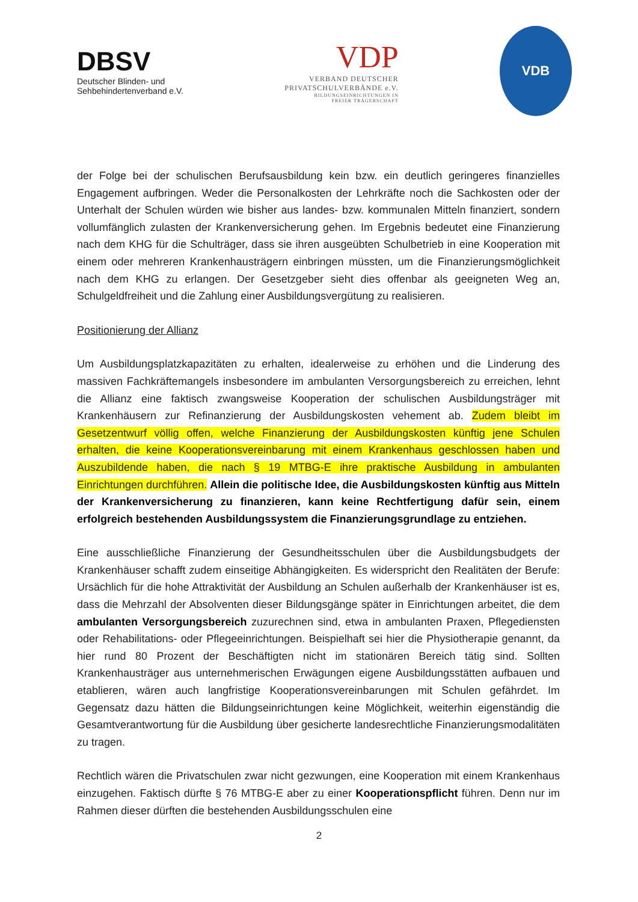DBSV
Deutscher Blinden- und
Sehbehindertenverband e.V.
VDP
VERBAND DEUTSCHER
PRIVATSCHULVERBÄNDE e.V.
BILDUNGSEINRICHTUNGEN IN
FREIER TRÄGERSCHAFT
VDB
der Folge bei der schulischen Berufsausbildung kein bzw. ein deutlich geringeres finanzielles Engagement aufbringen. Weder die Personalkosten der Lehrkräfte noch die Sachkosten oder der Unterhalt der Schulen würden wie bisher aus landes- bzw. kommunalen Mitteln finanziert, sondern vollumfänglich zulasten der Krankenversicherung gehen. Im Ergebnis bedeutet eine Finanzierung nach dem KHG für die Schulträger, dass sie ihren ausgeübten Schulbetrieb in eine Kooperation mit einem oder mehreren Krankenhausträgern einbringen müssten, um die Finanzierungsmöglichkeit nach dem KHG zu erlangen. Der Gesetzgeber sieht dies offenbar als geeigneten Weg an, Schulgeldfreiheit und die Zahlung einer Ausbildungsvergütung zu realisieren.
Positionierung der Allianz
Um Ausbildungsplatzkapazitäten zu erhalten, idealerweise zu erhöhen und die Linderung des massiven Fachkräftemangels insbesondere im ambulanten Versorgungsbereich zu erreichen, lehnt die Allianz eine faktisch zwangsweise Kooperation der schulischen Ausbildungsträger mit Krankenhäusern zur Refinanzierung der Ausbildungskosten vehement ab. Zudem bleibt im Gesetzentwurf völlig offen, welche Finanzierung der Ausbildungskosten künftig jene Schulen erhalten, die keine Kooperationsvereinbarung mit einem Krankenhaus geschlossen haben und Auszubildende haben, die nach § 19 MTBG-E ihre praktische Ausbildung in ambulanten Einrichtungen durchführen. Allein die politische Idee, die Ausbildungskosten künftig aus Mitteln der Krankenversicherung zu finanzieren, kann keine Rechtfertigung dafür sein, einem erfolgreich bestehenden Ausbildungssystem die Finanzierungsgrundlage zu entziehen.
Eine ausschließliche Finanzierung der Gesundheitsschulen über die Ausbildungsbudgets der Krankenhäuser schafft zudem einseitige Abhängigkeiten. Es widerspricht den Realitäten der Berufe: Ursächlich für die hohe Attraktivität der Ausbildung an Schulen außerhalb der Krankenhäuser ist es, dass die Mehrzahl der Absolventen dieser Bildungsgänge später in Einrichtungen arbeitet, die dem ambulanten Versorgungsbereich zuzurechnen sind, etwa in ambulanten Praxen, Pflegediensten oder Rehabilitations- oder Pflegeeinrichtungen. Beispielhaft sei hier die Physiotherapie genannt, da hier rund 80 Prozent der Beschäftigten nicht im stationären Bereich tätig sind. Sollten Krankenhausträger aus unternehmerischen Erwägungen eigene Ausbildungsstätten aufbauen und etablieren, wären auch langfristige Kooperationsvereinbarungen mit Schulen gefährdet. Im Gegensatz dazu hätten die Bildungseinrichtungen keine Möglichkeit, weiterhin eigenständig die Gesamtverantwortung für die Ausbildung über gesicherte landesrechtliche Finanzierungsmodalitäten zu tragen.
Rechtlich wären die Privatschulen zwar nicht gezwungen, eine Kooperation mit einem Krankenhaus einzugehen. Faktisch dürfte § 76 MTBG-E aber zu einer Kooperationspflicht führen. Denn nur im Rahmen dieser dürften die bestehenden Ausbildungsschulen eine
2